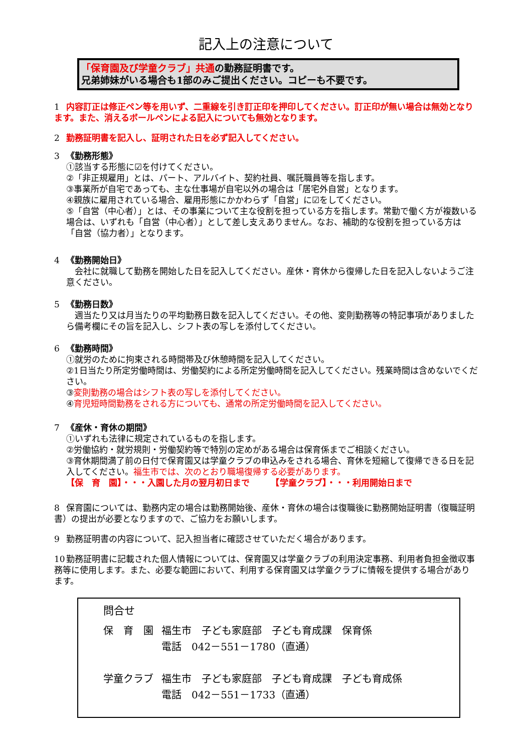記入上の注意について
「保育園及び学童クラブ」共通の勤務証明書です。
兄弟姉妹がいる場合も1部のみご提出ください。コピーも不要です。
1 内容訂正は修正ペン等を用いず、二重線を引き訂正印を押印してください。訂正印が無い場合は無効となります。また、消えるボールペンによる記入についても無効となります。
2 勤務証明書を記入し、証明された日を必ず記入してください。
3 《勤務形態》
①該当する形態に☑を付けてください。
②「非正規雇用」とは、パート、アルバイト、契約社員、嘱託職員等を指します。
③事業所が自宅であっても、主な仕事場が自宅以外の場合は「居宅外自営」となります。
④親族に雇用されている場合、雇用形態にかかわらず「自営」に☑をしてください。
⑤「自営（中心者）」とは、その事業について主な役割を担っている方を指します。常勤で働く方が複数いる場合は、いずれも「自営（中心者）」として差し支えありません。なお、補助的な役割を担っている方は「自営（協力者）」となります。
4 《勤務開始日》
　会社に就職して勤務を開始した日を記入してください。産休・育休から復帰した日を記入しないようご注意ください。
5 《勤務日数》
　週当たり又は月当たりの平均勤務日数を記入してください。その他、変則勤務等の特記事項がありましたら備考欄にその旨を記入し、シフト表の写しを添付してください。
6 《勤務時間》
①就労のために拘束される時間帯及び休憩時間を記入してください。
②1日当たり所定労働時間は、労働契約による所定労働時間を記入してください。残業時間は含めないでください。
③変則勤務の場合はシフト表の写しを添付してください。
④育児短時間勤務をされる方についても、通常の所定労働時間を記入してください。
7 《産休・育休の期間》
①いずれも法律に規定されているものを指します。
②労働協約・就労規則・労働契約等で特別の定めがある場合は保育係までご相談ください。
③育休期間満了前の日付で保育園又は学童クラブの申込みをされる場合、育休を短縮して復帰できる日を記入してください。福生市では、次のとおり職場復帰する必要があります。
【保　育　園】・・・入園した月の翌月初日まで　　　【学童クラブ】・・・利用開始日まで
8 保育園については、勤務内定の場合は勤務開始後、産休・育休の場合は復職後に勤務開始証明書（復職証明書）の提出が必要となりますので、ご協力をお願いします。
9 勤務証明書の内容について、記入担当者に確認させていただく場合があります。
10 勤務証明書に記載された個人情報については、保育園又は学童クラブの利用決定事務、利用者負担金徴収事務等に使用します。また、必要な範囲において、利用する保育園又は学童クラブに情報を提供する場合があります。
問合せ
| 保 育 園 | 福生市 子ども家庭部 子ども育成課 保育係 電話 042－551－1780（直通） |
| 学童クラブ | 福生市 子ども家庭部 子ども育成課 子ども育成係 電話 042－551－1733（直通） |